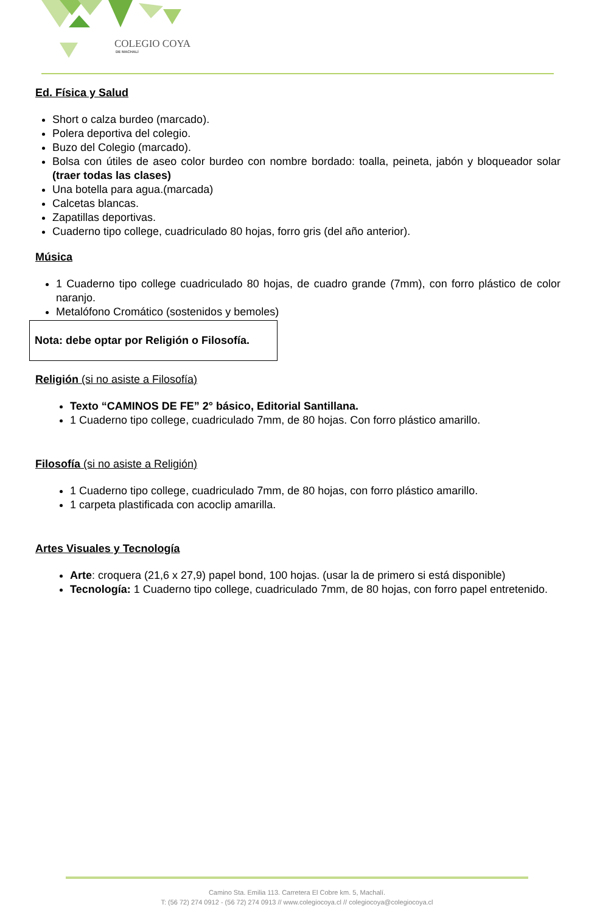COLEGIO COYA
DE MACHALÍ
Ed. Física y Salud
Short o calza burdeo (marcado).
Polera deportiva del colegio.
Buzo del Colegio (marcado).
Bolsa con útiles de aseo color burdeo con nombre bordado: toalla, peineta, jabón y bloqueador solar (traer todas las clases)
Una botella para agua.(marcada)
Calcetas blancas.
Zapatillas deportivas.
Cuaderno tipo college, cuadriculado 80 hojas, forro gris (del año anterior).
Música
1 Cuaderno tipo college cuadriculado 80 hojas, de cuadro grande (7mm), con forro plástico de color naranjo.
Metalófono Cromático (sostenidos y bemoles)
Nota: debe optar por Religión o Filosofía.
Religión (si no asiste a Filosofía)
Texto “CAMINOS DE FE” 2° básico, Editorial Santillana.
1 Cuaderno tipo college, cuadriculado 7mm, de 80 hojas. Con forro plástico amarillo.
Filosofía (si no asiste a Religión)
1 Cuaderno tipo college, cuadriculado 7mm, de 80 hojas, con forro plástico amarillo.
1 carpeta plastificada con acoclip amarilla.
Artes Visuales y Tecnología
Arte: croquera (21,6 x 27,9) papel bond, 100 hojas. (usar la de primero si está disponible)
Tecnología: 1 Cuaderno tipo college, cuadriculado 7mm, de 80 hojas, con forro papel entretenido.
Camino Sta. Emilia 113. Carretera El Cobre km. 5, Machalí.
T: (56 72) 274 0912 - (56 72) 274 0913 // www.colegiocoya.cl // colegiocoya@colegiocoya.cl